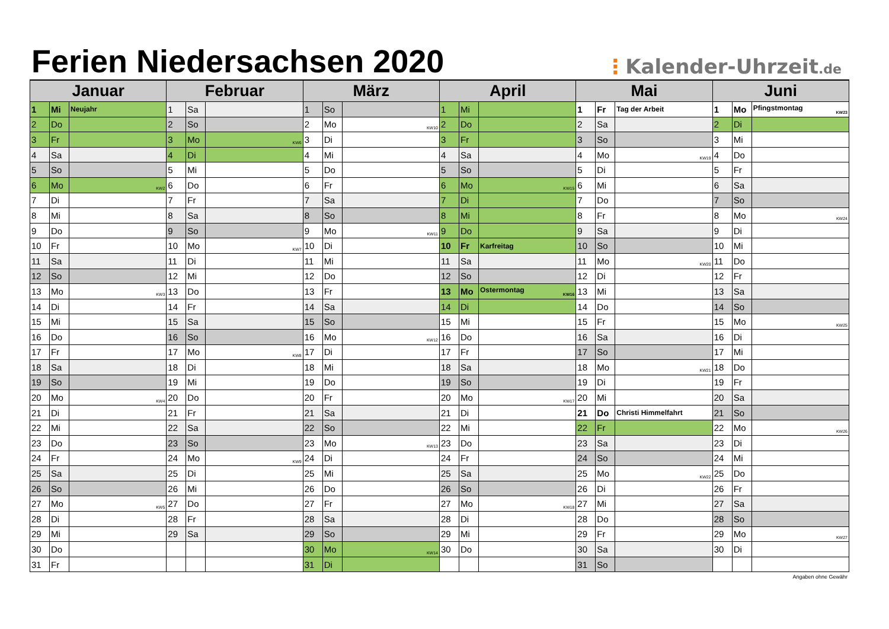Ferien Niedersachsen 2020
⋮Kalender-Uhrzeit.de
| Januar | | | Februar | | | März | | | April | | | Mai | | | Juni | | |
| --- | --- | --- | --- | --- | --- | --- | --- | --- | --- | --- | --- | --- | --- | --- | --- | --- | --- |
| 1 | Mi | Neujahr | 1 | Sa | | 1 | So | | 1 | Mi | | 1 | Fr | Tag der Arbeit | 1 | Mo | Pfingstmontag KW23 |
| 2 | Do | | 2 | So | | 2 | Mo | KW10 | 2 | Do | | 2 | Sa | | 2 | Di | |
| 3 | Fr | | 3 | Mo | KW6 | 3 | Di | | 3 | Fr | | 3 | So | | 3 | Mi | |
| 4 | Sa | | 4 | Di | | 4 | Mi | | 4 | Sa | | 4 | Mo | KW19 | 4 | Do | |
| 5 | So | | 5 | Mi | | 5 | Do | | 5 | So | | 5 | Di | | 5 | Fr | |
| 6 | Mo | KW2 | 6 | Do | | 6 | Fr | | 6 | Mo | KW15 | 6 | Mi | | 6 | Sa | |
| 7 | Di | | 7 | Fr | | 7 | Sa | | 7 | Di | | 7 | Do | | 7 | So | |
| 8 | Mi | | 8 | Sa | | 8 | So | | 8 | Mi | | 8 | Fr | | 8 | Mo | KW24 |
| 9 | Do | | 9 | So | | 9 | Mo | KW11 | 9 | Do | | 9 | Sa | | 9 | Di | |
| 10 | Fr | | 10 | Mo | KW7 | 10 | Di | | 10 | Fr | Karfreitag | 10 | So | | 10 | Mi | |
| 11 | Sa | | 11 | Di | | 11 | Mi | | 11 | Sa | | 11 | Mo | KW20 | 11 | Do | |
| 12 | So | | 12 | Mi | | 12 | Do | | 12 | So | | 12 | Di | | 12 | Fr | |
| 13 | Mo | KW3 | 13 | Do | | 13 | Fr | | 13 | Mo | Ostermontag KW16 | 13 | Mi | | 13 | Sa | |
| 14 | Di | | 14 | Fr | | 14 | Sa | | 14 | Di | | 14 | Do | | 14 | So | |
| 15 | Mi | | 15 | Sa | | 15 | So | | 15 | Mi | | 15 | Fr | | 15 | Mo | KW25 |
| 16 | Do | | 16 | So | | 16 | Mo | KW12 | 16 | Do | | 16 | Sa | | 16 | Di | |
| 17 | Fr | | 17 | Mo | KW8 | 17 | Di | | 17 | Fr | | 17 | So | | 17 | Mi | |
| 18 | Sa | | 18 | Di | | 18 | Mi | | 18 | Sa | | 18 | Mo | KW21 | 18 | Do | |
| 19 | So | | 19 | Mi | | 19 | Do | | 19 | So | | 19 | Di | | 19 | Fr | |
| 20 | Mo | KW4 | 20 | Do | | 20 | Fr | | 20 | Mo | KW17 | 20 | Mi | | 20 | Sa | |
| 21 | Di | | 21 | Fr | | 21 | Sa | | 21 | Di | | 21 | Do | Christi Himmelfahrt | 21 | So | |
| 22 | Mi | | 22 | Sa | | 22 | So | | 22 | Mi | | 22 | Fr | | 22 | Mo | KW26 |
| 23 | Do | | 23 | So | | 23 | Mo | KW13 | 23 | Do | | 23 | Sa | | 23 | Di | |
| 24 | Fr | | 24 | Mo | KW9 | 24 | Di | | 24 | Fr | | 24 | So | | 24 | Mi | |
| 25 | Sa | | 25 | Di | | 25 | Mi | | 25 | Sa | | 25 | Mo | KW22 | 25 | Do | |
| 26 | So | | 26 | Mi | | 26 | Do | | 26 | So | | 26 | Di | | 26 | Fr | |
| 27 | Mo | KW5 | 27 | Do | | 27 | Fr | | 27 | Mo | KW18 | 27 | Mi | | 27 | Sa | |
| 28 | Di | | 28 | Fr | | 28 | Sa | | 28 | Di | | 28 | Do | | 28 | So | |
| 29 | Mi | | 29 | Sa | | 29 | So | | 29 | Mi | | 29 | Fr | | 29 | Mo | KW27 |
| 30 | Do | | | | | 30 | Mo | KW14 | 30 | Do | | 30 | Sa | | 30 | Di | |
| 31 | Fr | | | | | 31 | Di | | | | | 31 | So | | | | |
Angaben ohne Gewähr